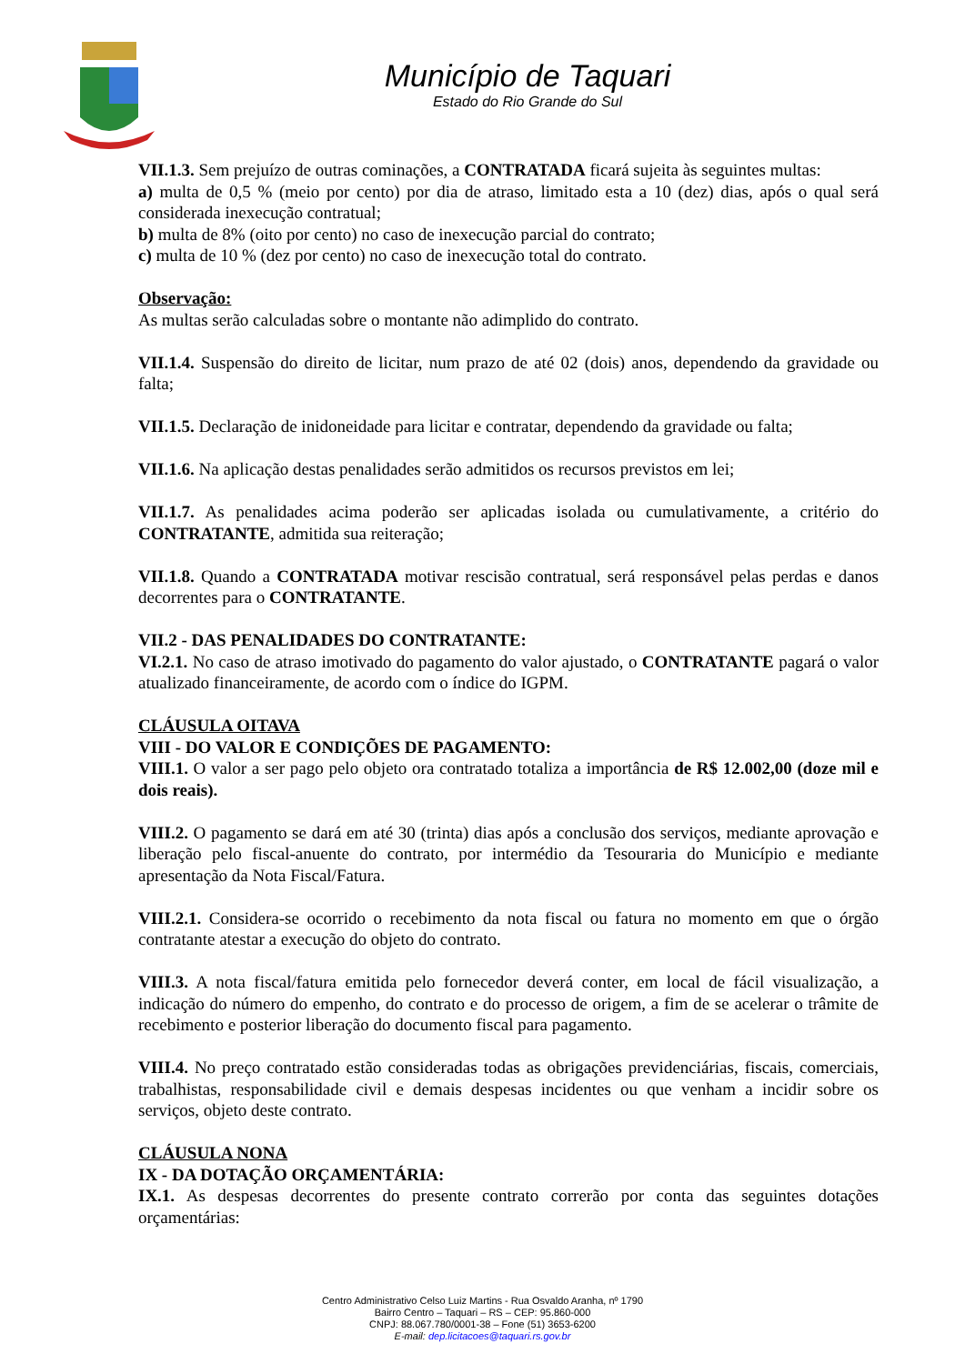Município de Taquari
Estado do Rio Grande do Sul
VII.1.3. Sem prejuízo de outras cominações, a CONTRATADA ficará sujeita às seguintes multas:
a) multa de 0,5 % (meio por cento) por dia de atraso, limitado esta a 10 (dez) dias, após o qual será considerada inexecução contratual;
b) multa de 8% (oito por cento) no caso de inexecução parcial do contrato;
c) multa de 10 % (dez por cento) no caso de inexecução total do contrato.
Observação:
As multas serão calculadas sobre o montante não adimplido do contrato.
VII.1.4. Suspensão do direito de licitar, num prazo de até 02 (dois) anos, dependendo da gravidade ou falta;
VII.1.5. Declaração de inidoneidade para licitar e contratar, dependendo da gravidade ou falta;
VII.1.6. Na aplicação destas penalidades serão admitidos os recursos previstos em lei;
VII.1.7. As penalidades acima poderão ser aplicadas isolada ou cumulativamente, a critério do CONTRATANTE, admitida sua reiteração;
VII.1.8. Quando a CONTRATADA motivar rescisão contratual, será responsável pelas perdas e danos decorrentes para o CONTRATANTE.
VII.2 - DAS PENALIDADES DO CONTRATANTE:
VI.2.1. No caso de atraso imotivado do pagamento do valor ajustado, o CONTRATANTE pagará o valor atualizado financeiramente, de acordo com o índice do IGPM.
CLÁUSULA OITAVA
VIII - DO VALOR E CONDIÇÕES DE PAGAMENTO:
VIII.1. O valor a ser pago pelo objeto ora contratado totaliza a importância de R$ 12.002,00 (doze mil e dois reais).
VIII.2. O pagamento se dará em até 30 (trinta) dias após a conclusão dos serviços, mediante aprovação e liberação pelo fiscal-anuente do contrato, por intermédio da Tesouraria do Município e mediante apresentação da Nota Fiscal/Fatura.
VIII.2.1. Considera-se ocorrido o recebimento da nota fiscal ou fatura no momento em que o órgão contratante atestar a execução do objeto do contrato.
VIII.3. A nota fiscal/fatura emitida pelo fornecedor deverá conter, em local de fácil visualização, a indicação do número do empenho, do contrato e do processo de origem, a fim de se acelerar o trâmite de recebimento e posterior liberação do documento fiscal para pagamento.
VIII.4. No preço contratado estão consideradas todas as obrigações previdenciárias, fiscais, comerciais, trabalhistas, responsabilidade civil e demais despesas incidentes ou que venham a incidir sobre os serviços, objeto deste contrato.
CLÁUSULA NONA
IX - DA DOTAÇÃO ORÇAMENTÁRIA:
IX.1. As despesas decorrentes do presente contrato correrão por conta das seguintes dotações orçamentárias:
Centro Administrativo Celso Luiz Martins - Rua Osvaldo Aranha, nº 1790
Bairro Centro – Taquari – RS – CEP: 95.860-000
CNPJ: 88.067.780/0001-38 – Fone (51) 3653-6200
E-mail: dep.licitacoes@taquari.rs.gov.br